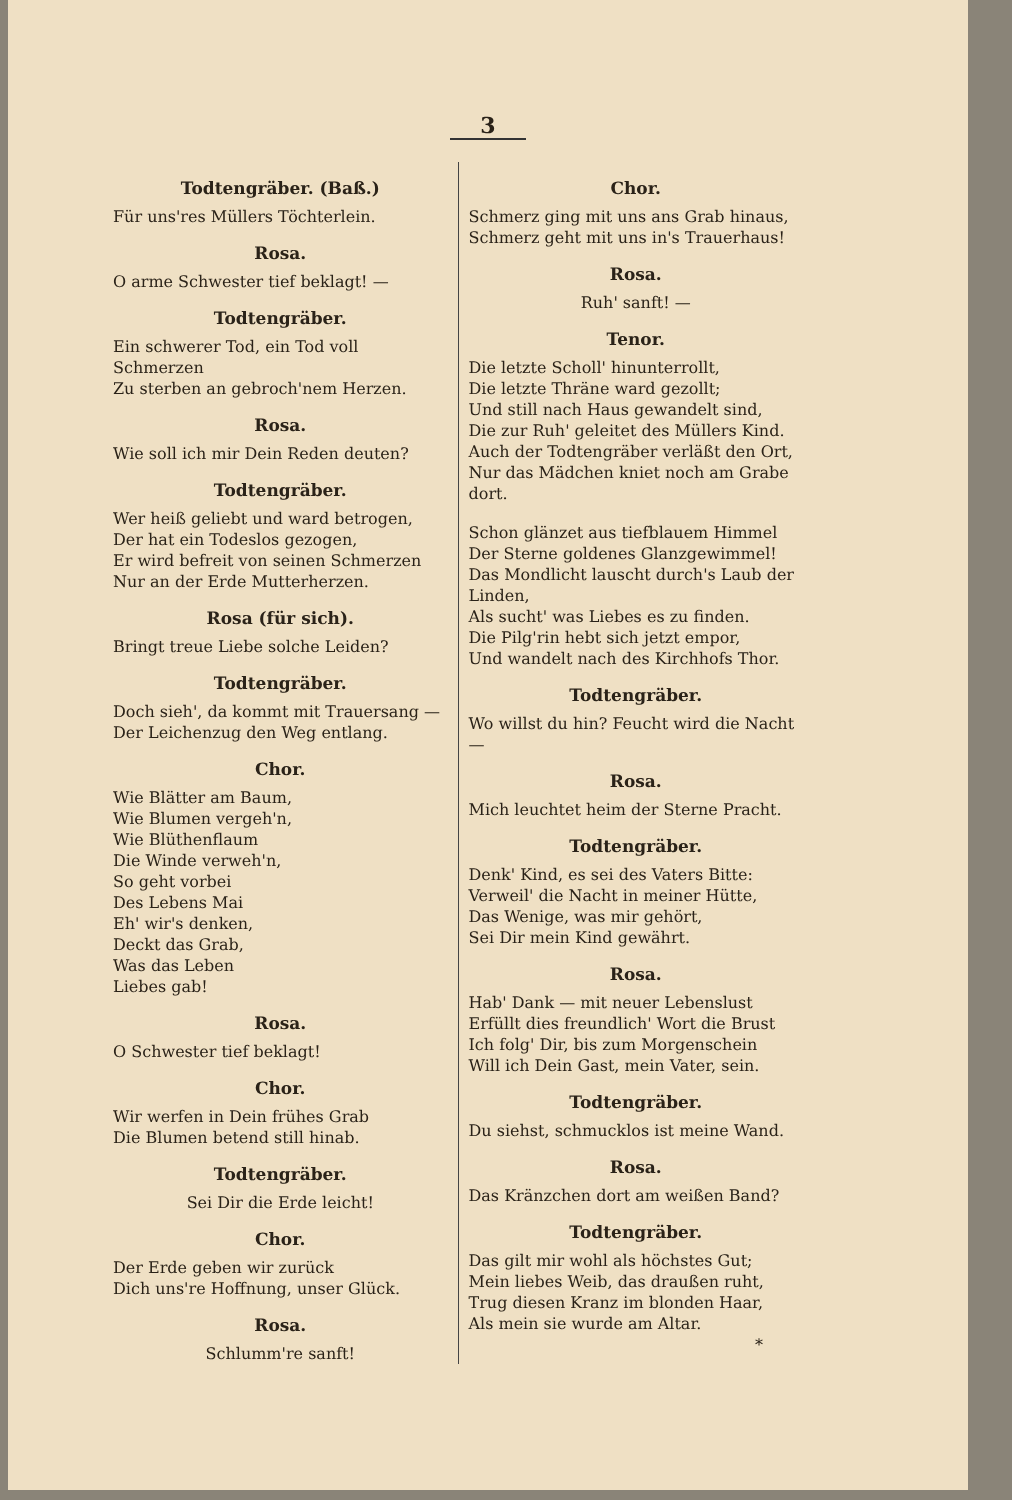3
Todtengräber. (Baß.)
Für uns'res Müllers Töchterlein.
Rosa.
O arme Schwester tief beklagt! —
Todtengräber.
Ein schwerer Tod, ein Tod voll Schmerzen
Zu sterben an gebroch'nem Herzen.
Rosa.
Wie soll ich mir Dein Reden deuten?
Todtengräber.
Wer heiß geliebt und ward betrogen,
Der hat ein Todeslos gezogen,
Er wird befreit von seinen Schmerzen
Nur an der Erde Mutterherzen.
Rosa (für sich).
Bringt treue Liebe solche Leiden?
Todtengräber.
Doch sieh', da kommt mit Trauersang —
Der Leichenzug den Weg entlang.
Chor.
Wie Blätter am Baum,
Wie Blumen vergeh'n,
Wie Blüthenflaum
Die Winde verweh'n,
So geht vorbei
Des Lebens Mai
Eh' wir's denken,
Deckt das Grab,
Was das Leben
Liebes gab!
Rosa.
O Schwester tief beklagt!
Chor.
Wir werfen in Dein frühes Grab
Die Blumen betend still hinab.
Todtengräber.
Sei Dir die Erde leicht!
Chor.
Der Erde geben wir zurück
Dich uns're Hoffnung, unser Glück.
Rosa.
Schlumm're sanft!
Chor.
Schmerz ging mit uns ans Grab hinaus,
Schmerz geht mit uns in's Trauerhaus!
Rosa.
Ruh' sanft! —
Tenor.
Die letzte Scholl' hinunterrollt,
Die letzte Thräne ward gezollt;
Und still nach Haus gewandelt sind,
Die zur Ruh' geleitet des Müllers Kind.
Auch der Todtengräber verläßt den Ort,
Nur das Mädchen kniet noch am Grabe dort.
Schon glänzet aus tiefblauem Himmel
Der Sterne goldenes Glanzgewimmel!
Das Mondlicht lauscht durch's Laub der Linden,
Als sucht' was Liebes es zu finden.
Die Pilg'rin hebt sich jetzt empor,
Und wandelt nach des Kirchhofs Thor.
Todtengräber.
Wo willst du hin? Feucht wird die Nacht —
Rosa.
Mich leuchtet heim der Sterne Pracht.
Todtengräber.
Denk' Kind, es sei des Vaters Bitte:
Verweil' die Nacht in meiner Hütte,
Das Wenige, was mir gehört,
Sei Dir mein Kind gewährt.
Rosa.
Hab' Dank — mit neuer Lebenslust
Erfüllt dies freundlich' Wort die Brust
Ich folg' Dir, bis zum Morgenschein
Will ich Dein Gast, mein Vater, sein.
Todtengräber.
Du siehst, schmucklos ist meine Wand.
Rosa.
Das Kränzchen dort am weißen Band?
Todtengräber.
Das gilt mir wohl als höchstes Gut;
Mein liebes Weib, das draußen ruht,
Trug diesen Kranz im blonden Haar,
Als mein sie wurde am Altar.
*